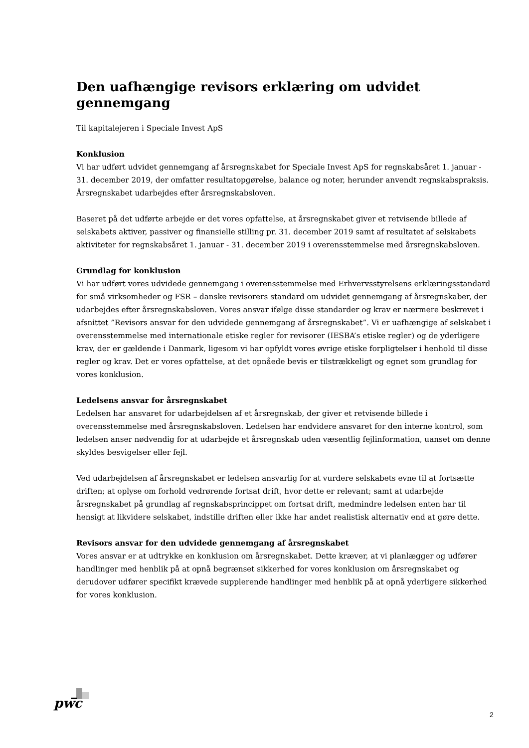Den uafhængige revisors erklæring om udvidet gennemgang
Til kapitalejeren i Speciale Invest ApS
Konklusion
Vi har udført udvidet gennemgang af årsregnskabet for Speciale Invest ApS for regnskabsåret 1. januar - 31. december 2019, der omfatter resultatopgørelse, balance og noter, herunder anvendt regnskabspraksis. Årsregnskabet udarbejdes efter årsregnskabsloven.
Baseret på det udførte arbejde er det vores opfattelse, at årsregnskabet giver et retvisende billede af selskabets aktiver, passiver og finansielle stilling pr. 31. december 2019 samt af resultatet af selskabets aktiviteter for regnskabsåret 1. januar - 31. december 2019 i overensstemmelse med årsregnskabsloven.
Grundlag for konklusion
Vi har udført vores udvidede gennemgang i overensstemmelse med Erhvervsstyrelsens erklæringsstandard for små virksomheder og FSR – danske revisorers standard om udvidet gennemgang af årsregnskaber, der udarbejdes efter årsregnskabsloven. Vores ansvar ifølge disse standarder og krav er nærmere beskrevet i afsnittet ”Revisors ansvar for den udvidede gennemgang af årsregnskabet”. Vi er uafhængige af selskabet i overensstemmelse med internationale etiske regler for revisorer (IESBA’s etiske regler) og de yderligere krav, der er gældende i Danmark, ligesom vi har opfyldt vores øvrige etiske forpligtelser i henhold til disse regler og krav. Det er vores opfattelse, at det opnåede bevis er tilstrækkeligt og egnet som grundlag for vores konklusion.
Ledelsens ansvar for årsregnskabet
Ledelsen har ansvaret for udarbejdelsen af et årsregnskab, der giver et retvisende billede i overensstemmelse med årsregnskabsloven. Ledelsen har endvidere ansvaret for den interne kontrol, som ledelsen anser nødvendig for at udarbejde et årsregnskab uden væsentlig fejlinformation, uanset om denne skyldes besvigelser eller fejl.
Ved udarbejdelsen af årsregnskabet er ledelsen ansvarlig for at vurdere selskabets evne til at fortsætte driften; at oplyse om forhold vedrørende fortsat drift, hvor dette er relevant; samt at udarbejde årsregnskabet på grundlag af regnskabsprincippet om fortsat drift, medmindre ledelsen enten har til hensigt at likvidere selskabet, indstille driften eller ikke har andet realistisk alternativ end at gøre dette.
Revisors ansvar for den udvidede gennemgang af årsregnskabet
Vores ansvar er at udtrykke en konklusion om årsregnskabet. Dette kræver, at vi planlægger og udfører handlinger med henblik på at opnå begrænset sikkerhed for vores konklusion om årsregnskabet og derudover udfører specifikt krævede supplerende handlinger med henblik på at opnå yderligere sikkerhed for vores konklusion.
pwc
2